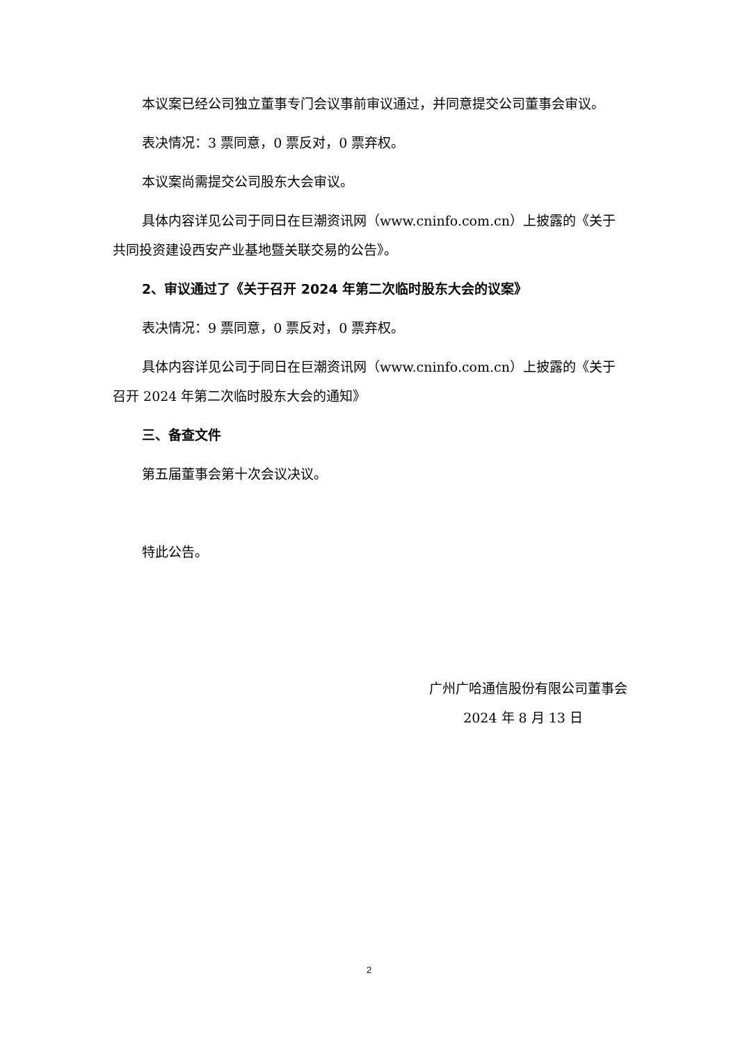本议案已经公司独立董事专门会议事前审议通过，并同意提交公司董事会审议。
表决情况：3 票同意，0 票反对，0 票弃权。
本议案尚需提交公司股东大会审议。
具体内容详见公司于同日在巨潮资讯网（www.cninfo.com.cn）上披露的《关于共同投资建设西安产业基地暨关联交易的公告》。
2、审议通过了《关于召开 2024 年第二次临时股东大会的议案》
表决情况：9 票同意，0 票反对，0 票弃权。
具体内容详见公司于同日在巨潮资讯网（www.cninfo.com.cn）上披露的《关于召开 2024 年第二次临时股东大会的通知》
三、备查文件
第五届董事会第十次会议决议。
特此公告。
广州广哈通信股份有限公司董事会
2024 年 8 月 13 日
2